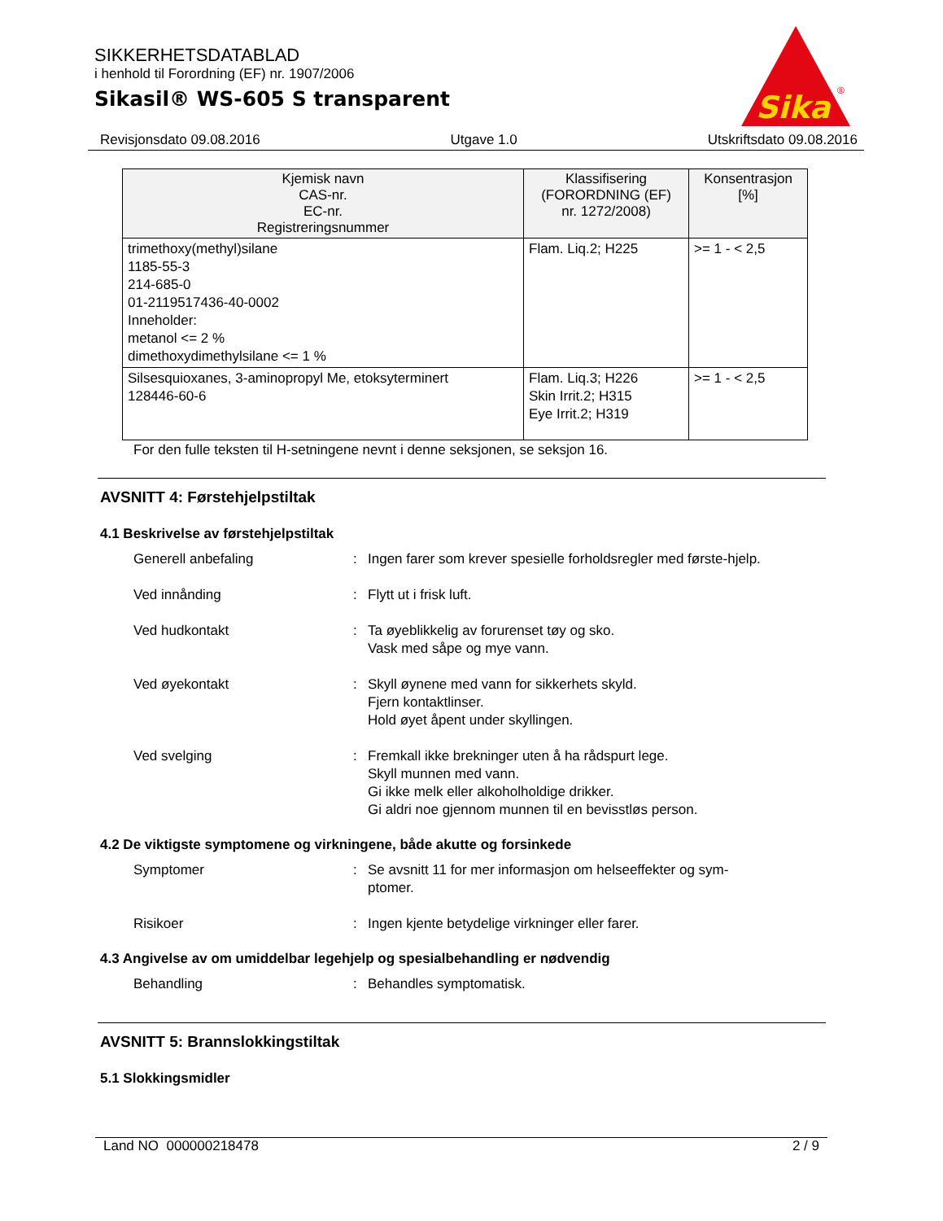SIKKERHETSDATABLAD
i henhold til Forordning (EF) nr. 1907/2006
Sikasil® WS-605 S transparent
Sika
®
Revisjonsdato 09.08.2016 Utgave 1.0 Utskriftsdato 09.08.2016
| Kjemisk navn CAS-nr. EC-nr. Registreringsnummer | Klassifisering (FORORDNING (EF) nr. 1272/2008) | Konsentrasjon [%] |
| --- | --- | --- |
| trimethoxy(methyl)silane 1185-55-3 214-685-0 01-2119517436-40-0002 Inneholder: metanol <= 2 % dimethoxydimethylsilane <= 1 % | Flam. Liq.2; H225 | >= 1 - < 2,5 |
| Silsesquioxanes, 3-aminopropyl Me, etoksyterminert 128446-60-6 | Flam. Liq.3; H226 Skin Irrit.2; H315 Eye Irrit.2; H319 | >= 1 - < 2,5 |
For den fulle teksten til H-setningene nevnt i denne seksjonen, se seksjon 16.
AVSNITT 4: Førstehjelpstiltak
4.1 Beskrivelse av førstehjelpstiltak
Generell anbefaling : Ingen farer som krever spesielle forholdsregler med første-hjelp.
Ved innånding : Flytt ut i frisk luft.
Ved hudkontakt : Ta øyeblikkelig av forurenset tøy og sko.
Vask med såpe og mye vann.
Ved øyekontakt : Skyll øynene med vann for sikkerhets skyld.
Fjern kontaktlinser.
Hold øyet åpent under skyllingen.
Ved svelging : Fremkall ikke brekninger uten å ha rådspurt lege.
Skyll munnen med vann.
Gi ikke melk eller alkoholholdige drikker.
Gi aldri noe gjennom munnen til en bevisstløs person.
4.2 De viktigste symptomene og virkningene, både akutte og forsinkede
Symptomer : Se avsnitt 11 for mer informasjon om helseeffekter og sym-ptomer.
Risikoer : Ingen kjente betydelige virkninger eller farer.
4.3 Angivelse av om umiddelbar legehjelp og spesialbehandling er nødvendig
Behandling : Behandles symptomatisk.
AVSNITT 5: Brannslokkingstiltak
5.1 Slokkingsmidler
Land NO 000000218478 2 / 9